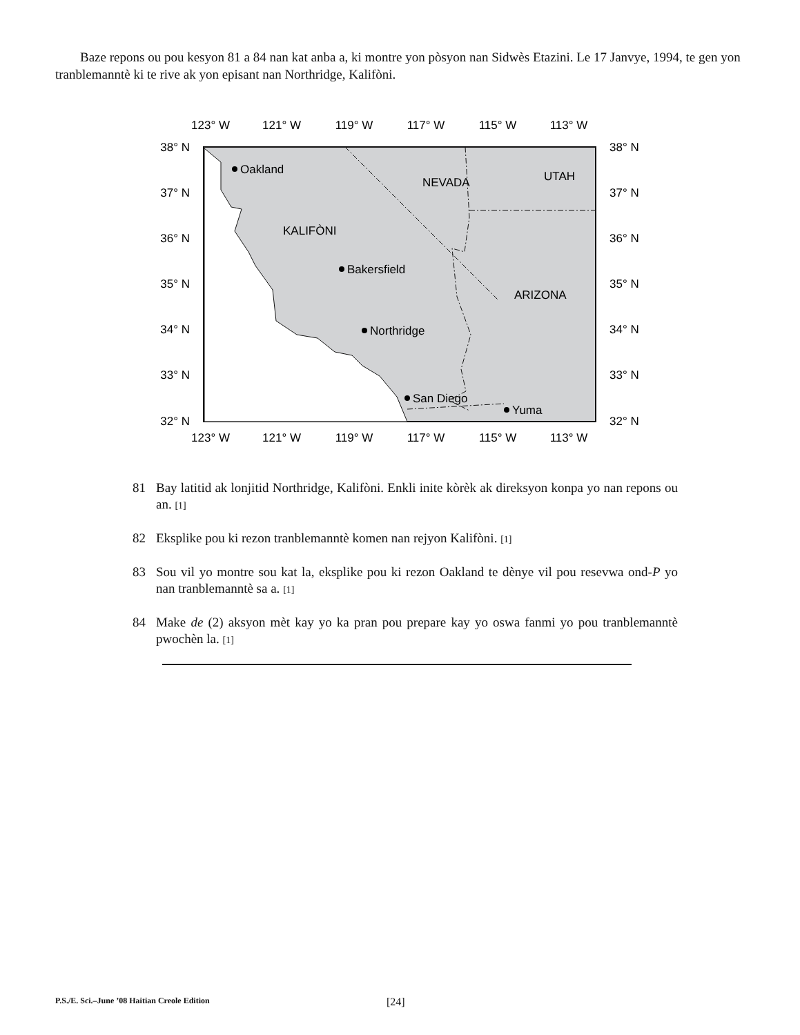Baze repons ou pou kesyon 81 a 84 nan kat anba a, ki montre yon pòsyon nan Sidwès Etazini. Le 17 Janvye, 1994, te gen yon tranblemanntè ki te rive ak yon episant nan Northridge, Kalifòni.
123° W
121° W
119° W
117° W
115° W
113° W
123° W
121° W
119° W
117° W
115° W
113° W
38° N
37° N
36° N
35° N
34° N
33° N
32° N
38° N
37° N
36° N
35° N
34° N
33° N
32° N
NEVADA
UTAH
KALIFÒNI
ARIZONA
Oakland
Bakersfield
Northridge
San Diego
Yuma
81 Bay latitid ak lonjitid Northridge, Kalifòni. Enkli inite kòrèk ak direksyon konpa yo nan repons ou an. [1]
82 Eksplike pou ki rezon tranblemanntè komen nan rejyon Kalifòni. [1]
83 Sou vil yo montre sou kat la, eksplike pou ki rezon Oakland te dènye vil pou resevwa ond-P yo nan tranblemanntè sa a. [1]
84 Make de (2) aksyon mèt kay yo ka pran pou prepare kay yo oswa fanmi yo pou tranblemanntè pwochèn la. [1]
P.S./E. Sci.–June ’08 Haitian Creole Edition [24]